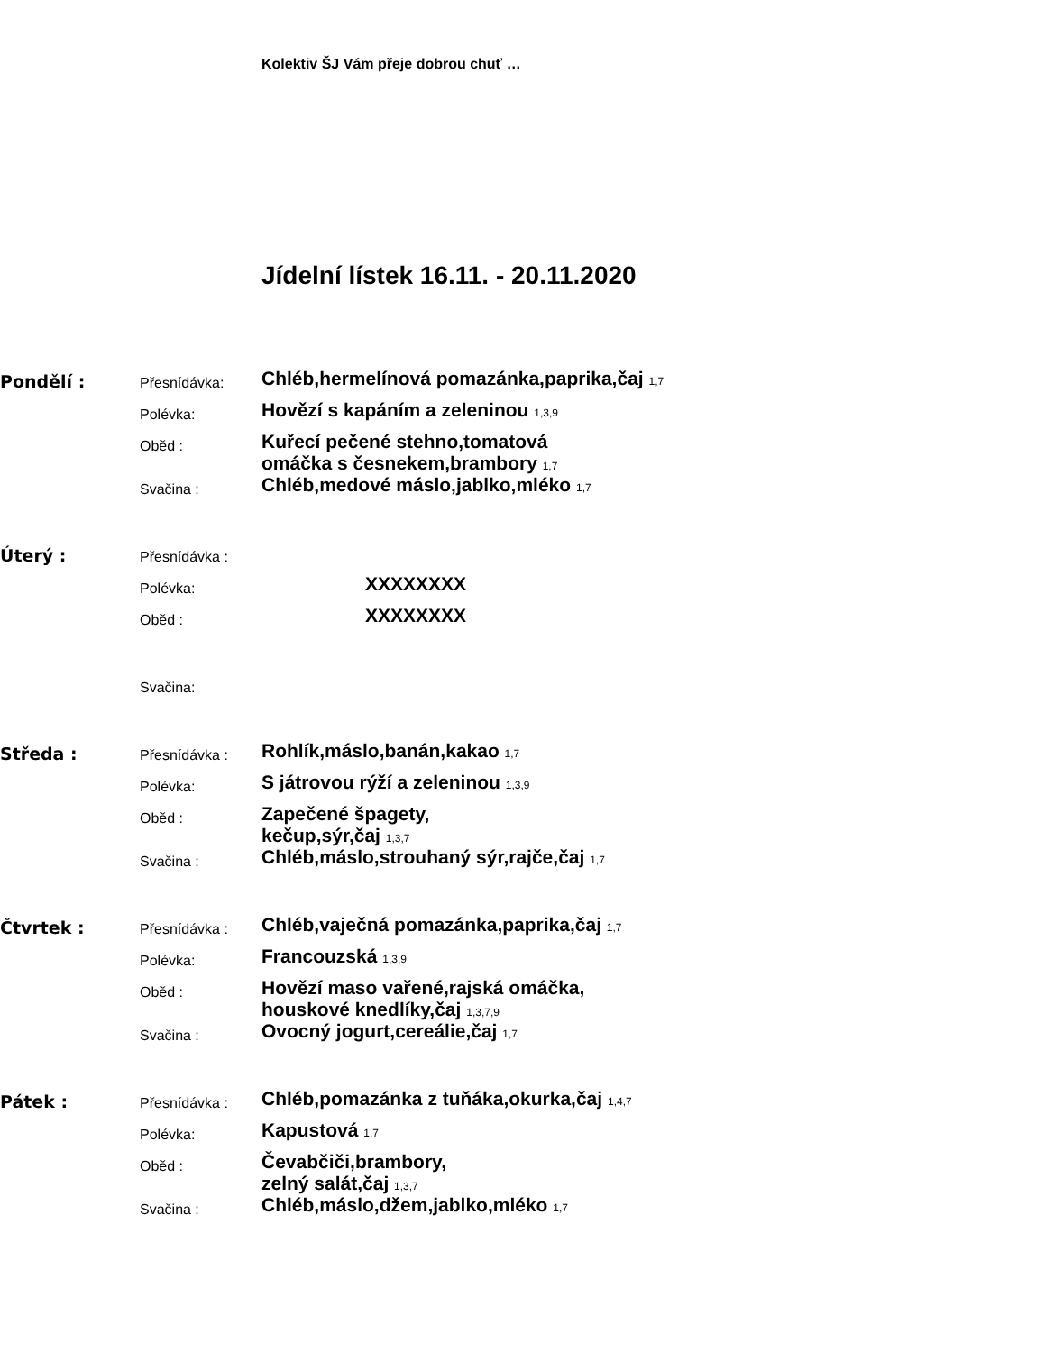Kolektiv ŠJ Vám přeje dobrou chuť …
Jídelní lístek 16.11. - 20.11.2020
Pondělí :
Přesnídávka:
Chléb,hermelínová pomazánka,paprika,čaj 1,7
Polévka:
Hovězí s kapáním a zeleninou 1,3,9
Oběd :
Kuřecí pečené stehno,tomatová
omáčka s česnekem,brambory 1,7
Svačina :
Chléb,medové máslo,jablko,mléko 1,7
Úterý :
Přesnídávka :
Polévka:
XXXXXXXX
Oběd :
XXXXXXXX
Svačina:
Středa :
Přesnídávka :
Rohlík,máslo,banán,kakao 1,7
Polévka:
S játrovou rýží a zeleninou 1,3,9
Oběd :
Zapečené špagety,
kečup,sýr,čaj 1,3,7
Svačina :
Chléb,máslo,strouhaný sýr,rajče,čaj 1,7
Čtvrtek :
Přesnídávka :
Chléb,vaječná pomazánka,paprika,čaj 1,7
Polévka:
Francouzská 1,3,9
Oběd :
Hovězí maso vařené,rajská omáčka,
houskové knedlíky,čaj 1,3,7,9
Svačina :
Ovocný jogurt,cereálie,čaj 1,7
Pátek :
Přesnídávka :
Chléb,pomazánka z tuňáka,okurka,čaj 1,4,7
Polévka:
Kapustová 1,7
Oběd :
Čevabčiči,brambory,
zelný salát,čaj 1,3,7
Svačina :
Chléb,máslo,džem,jablko,mléko 1,7